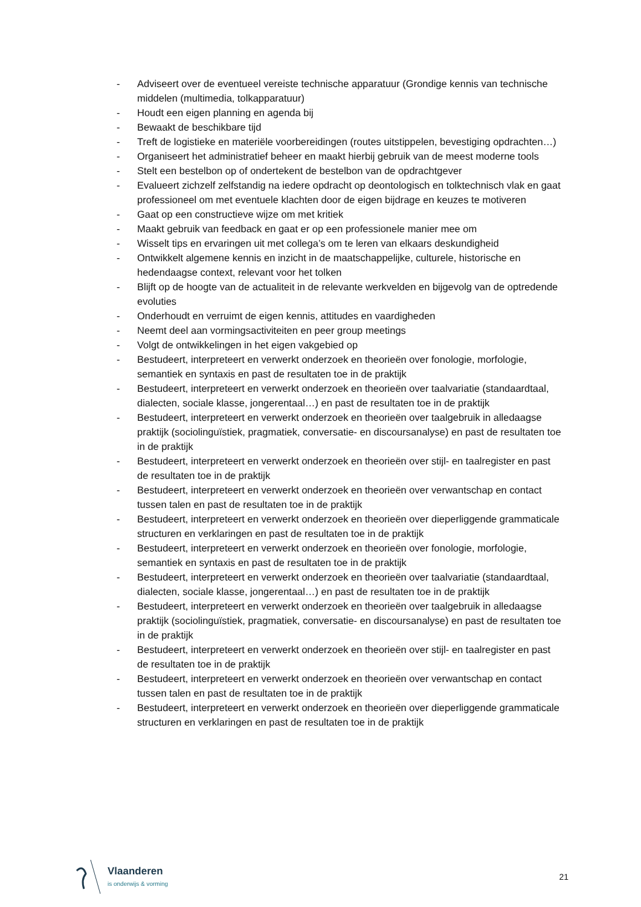- Adviseert over de eventueel vereiste technische apparatuur (Grondige kennis van technische middelen (multimedia, tolkapparatuur)
- Houdt een eigen planning en agenda bij
- Bewaakt de beschikbare tijd
- Treft de logistieke en materiële voorbereidingen (routes uitstippelen, bevestiging opdrachten…)
- Organiseert het administratief beheer en maakt hierbij gebruik van de meest moderne tools
- Stelt een bestelbon op of ondertekent de bestelbon van de opdrachtgever
- Evalueert zichzelf zelfstandig na iedere opdracht op deontologisch en tolktechnisch vlak en gaat professioneel om met eventuele klachten door de eigen bijdrage en keuzes te motiveren
- Gaat op een constructieve wijze om met kritiek
- Maakt gebruik van feedback en gaat er op een professionele manier mee om
- Wisselt tips en ervaringen uit met collega’s om te leren van elkaars deskundigheid
- Ontwikkelt algemene kennis en inzicht in de maatschappelijke, culturele, historische en hedendaagse context, relevant voor het tolken
- Blijft op de hoogte van de actualiteit in de relevante werkvelden en bijgevolg van de optredende evoluties
- Onderhoudt en verruimt de eigen kennis, attitudes en vaardigheden
- Neemt deel aan vormingsactiviteiten en peer group meetings
- Volgt de ontwikkelingen in het eigen vakgebied op
- Bestudeert, interpreteert en verwerkt onderzoek en theorieën over fonologie, morfologie, semantiek en syntaxis en past de resultaten toe in de praktijk
- Bestudeert, interpreteert en verwerkt onderzoek en theorieën over taalvariatie (standaardtaal, dialecten, sociale klasse, jongerentaal…) en past de resultaten toe in de praktijk
- Bestudeert, interpreteert en verwerkt onderzoek en theorieën over taalgebruik in alledaagse praktijk (sociolinguïstiek, pragmatiek, conversatie- en discoursanalyse) en past de resultaten toe in de praktijk
- Bestudeert, interpreteert en verwerkt onderzoek en theorieën over stijl- en taalregister en past de resultaten toe in de praktijk
- Bestudeert, interpreteert en verwerkt onderzoek en theorieën over verwantschap en contact tussen talen en past de resultaten toe in de praktijk
- Bestudeert, interpreteert en verwerkt onderzoek en theorieën over dieperliggende grammaticale structuren en verklaringen en past de resultaten toe in de praktijk
- Bestudeert, interpreteert en verwerkt onderzoek en theorieën over fonologie, morfologie, semantiek en syntaxis en past de resultaten toe in de praktijk
- Bestudeert, interpreteert en verwerkt onderzoek en theorieën over taalvariatie (standaardtaal, dialecten, sociale klasse, jongerentaal…) en past de resultaten toe in de praktijk
- Bestudeert, interpreteert en verwerkt onderzoek en theorieën over taalgebruik in alledaagse praktijk (sociolinguïstiek, pragmatiek, conversatie- en discoursanalyse) en past de resultaten toe in de praktijk
- Bestudeert, interpreteert en verwerkt onderzoek en theorieën over stijl- en taalregister en past de resultaten toe in de praktijk
- Bestudeert, interpreteert en verwerkt onderzoek en theorieën over verwantschap en contact tussen talen en past de resultaten toe in de praktijk
- Bestudeert, interpreteert en verwerkt onderzoek en theorieën over dieperliggende grammaticale structuren en verklaringen en past de resultaten toe in de praktijk
Vlaanderen
is onderwijs & vorming
21